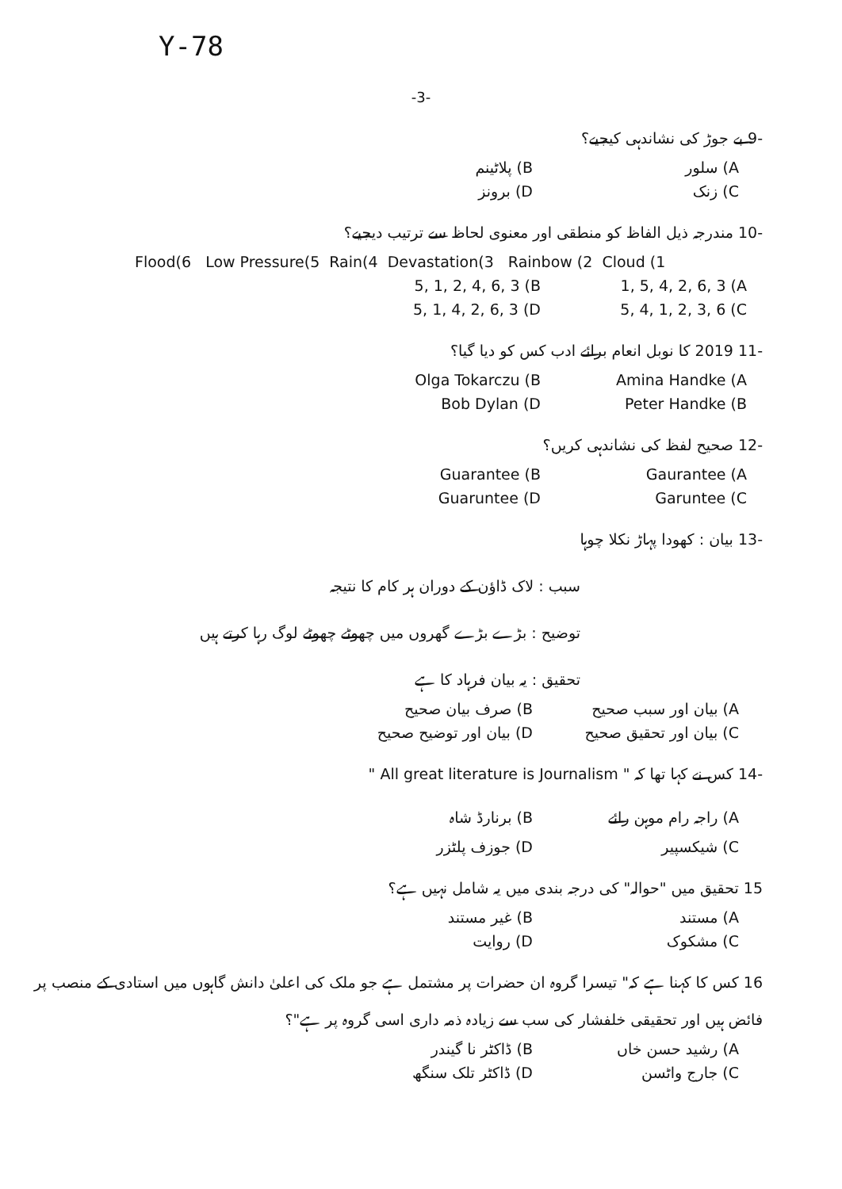Y-78
-3-
-9 بے جوڑ کی نشاندہی کیجیے؟
A) سلور B) پلاٹینم
C) زنک D) برونز
-10 مندرجہ ذیل الفاظ کو منطقی اور معنوی لحاظ سے ترتیب دیجیے؟
Flood(6 Low Pressure(5 Rain(4 Devastation(3 Rainbow (2 Cloud (1
5, 1, 2, 4, 6, 3 (B 1, 5, 4, 2, 6, 3 (A
5, 1, 4, 2, 6, 3 (D 5, 4, 1, 2, 3, 6 (C
-11 2019 کا نوبل انعام برائے ادب کس کو دیا گیا؟
Olga Tokarczu (B Amina Handke (A
Bob Dylan (D Peter Handke (B
-12 صحیح لفظ کی نشاندہی کریں؟
Guarantee (B Gaurantee (A
Guaruntee (D Garuntee (C
-13 بیان : کھودا پہاڑ نکلا چوہا
سبب : لاک ڈاؤن کے دوران ہر کام کا نتیجہ
توضیح : بڑے بڑے گھروں میں چھوٹے چھوٹے لوگ رہا کرتے ہیں
تحقیق : یہ بیان فرہاد کا ہے
A) بیان اور سبب صحیح B) صرف بیان صحیح
C) بیان اور تحقیق صحیح D) بیان اور توضیح صحیح
-14 کس نے کہا تھا کہ " All great literature is Journalism "
A) راجہ رام موہن رائے B) برنارڈ شاہ
C) شیکسپیر D) جوزف پلٹزر
15 تحقیق میں "حوالہ" کی درجہ بندی میں یہ شامل نہیں ہے؟
A) مستند B) غیر مستند
C) مشکوک D) روایت
16 کس کا کہنا ہے کہ" تیسرا گروہ ان حضرات پر مشتمل ہے جو ملک کی اعلیٰ دانش گاہوں میں استادی کے منصب پر فائض ہیں اور تحقیقی خلفشار کی سب سے زیادہ ذمہ داری اسی گروہ پر ہے"؟
A) رشید حسن خاں B) ڈاکٹر نا گیندر
C) جارج واٹسن D) ڈاکٹر تلک سنگھ